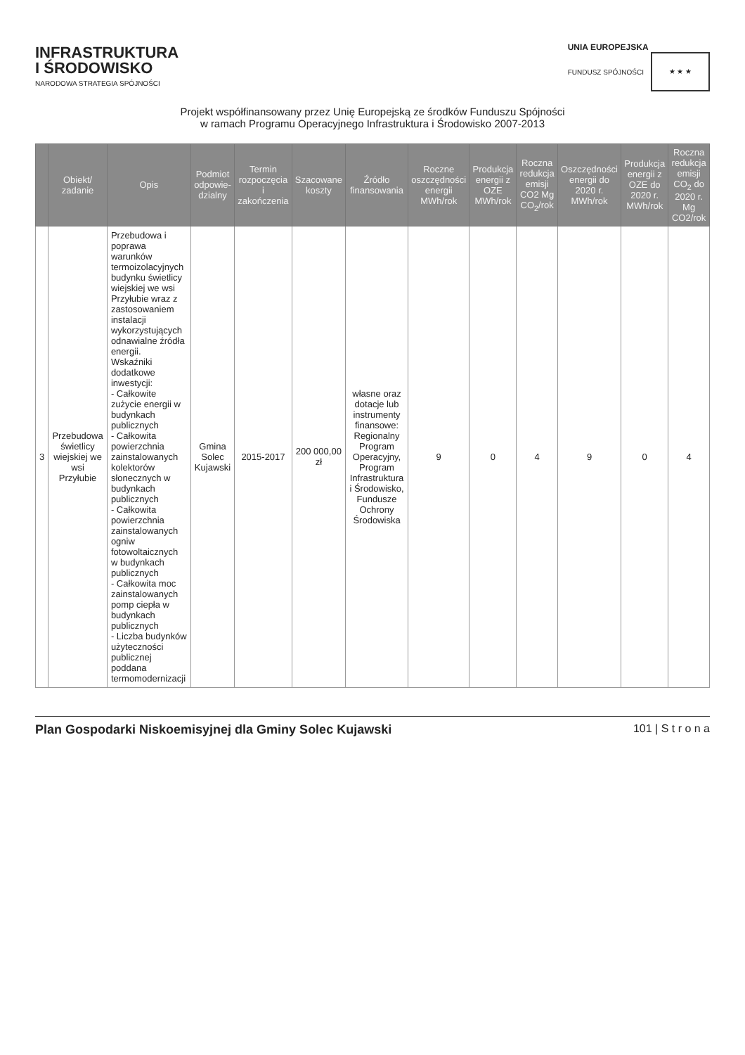INFRASTRUKTURA
I ŚRODOWISKO
NARODOWA STRATEGIA SPÓJNOŚCI
UNIA EUROPEJSKA
FUNDUSZ SPÓJNOŚCI ★ ★ ★
Projekt współfinansowany przez Unię Europejską ze środków Funduszu Spójności
w ramach Programu Operacyjnego Infrastruktura i Środowisko 2007-2013
| | Obiekt/ zadanie | Opis | Podmiot odpowie-dzialny | Termin rozpoczęcia i zakończenia | Szacowane koszty | Źródło finansowania | Roczne oszczędności energii MWh/rok | Produkcja energii z OZE MWh/rok | Roczna redukcja emisji CO2 Mg CO<sub>2</sub>/rok | Oszczędności energii do 2020 r. MWh/rok | Produkcja energii z OZE do 2020 r. MWh/rok | Roczna redukcja emisji CO<sub>2</sub> do 2020 r. Mg CO2/rok |
| --- | --- | --- | --- | --- | --- | --- | --- | --- | --- | --- | --- | --- |
| 3 | Przebudowa świetlicy wiejskiej we wsi Przyłubie | Przebudowa i poprawa warunków termoizolacyjnych budynku świetlicy wiejskiej we wsi Przyłubie wraz z zastosowaniem instalacji wykorzystujących odnawialne źródła energii. Wskaźniki dodatkowe inwestycji: - Całkowite zużycie energii w budynkach publicznych - Całkowita powierzchnia zainstalowanych kolektorów słonecznych w budynkach publicznych - Całkowita powierzchnia zainstalowanych ogniw fotowoltaicznych w budynkach publicznych - Całkowita moc zainstalowanych pomp ciepła w budynkach publicznych - Liczba budynków użyteczności publicznej poddana termomodernizacji | Gmina Solec Kujawski | 2015-2017 | 200 000,00 zł | własne oraz dotacje lub instrumenty finansowe: Regionalny Program Operacyjny, Program Infrastruktura i Środowisko, Fundusze Ochrony Środowiska | 9 | 0 | 4 | 9 | 0 | 4 |
Plan Gospodarki Niskoemisyjnej dla Gminy Solec Kujawski 101 | S t r o n a